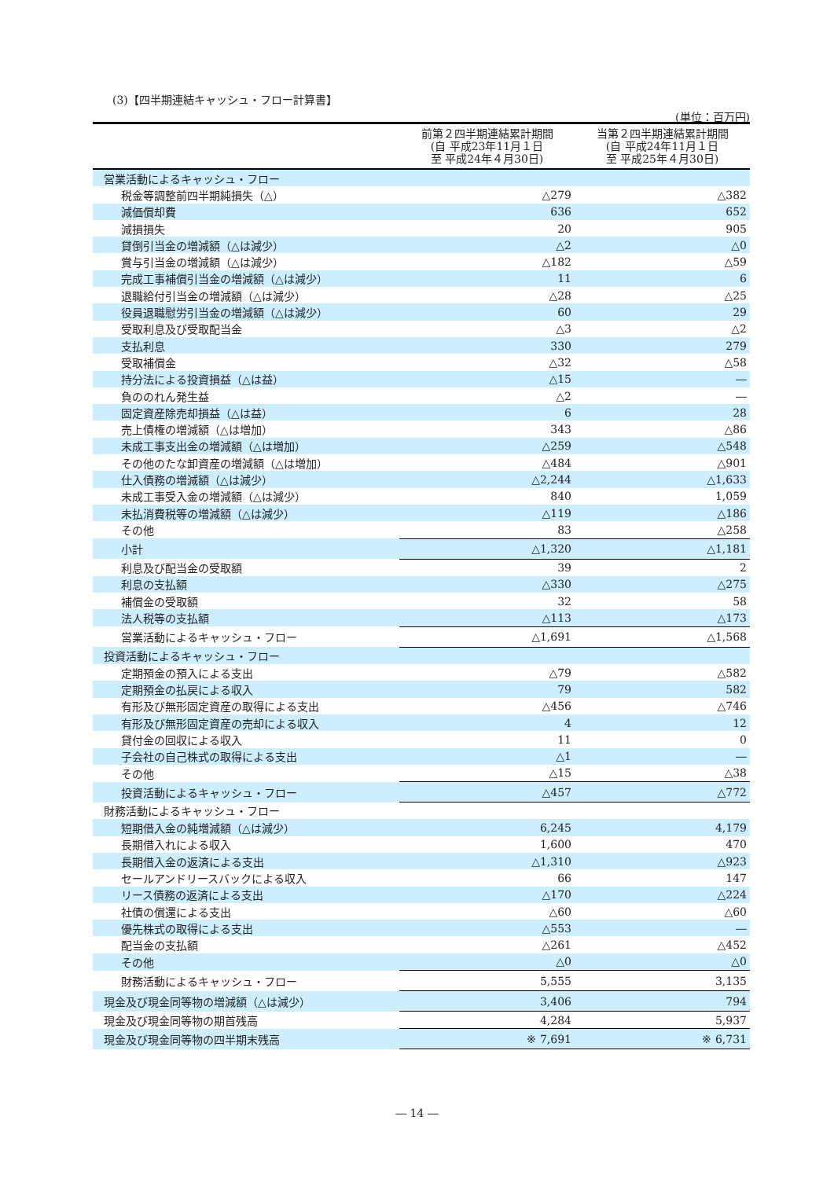(3)【四半期連結キャッシュ・フロー計算書】
(単位：百万円)
| | 前第２四半期連結累計期間 (自 平成23年11月１日 至 平成24年４月30日) | 当第２四半期連結累計期間 (自 平成24年11月１日 至 平成25年４月30日) |
| --- | --- | --- |
| 営業活動によるキャッシュ・フロー | | |
| 税金等調整前四半期純損失（△） | △279 | △382 |
| 減価償却費 | 636 | 652 |
| 減損損失 | 20 | 905 |
| 貸倒引当金の増減額（△は減少） | △2 | △0 |
| 賞与引当金の増減額（△は減少） | △182 | △59 |
| 完成工事補償引当金の増減額（△は減少） | 11 | 6 |
| 退職給付引当金の増減額（△は減少） | △28 | △25 |
| 役員退職慰労引当金の増減額（△は減少） | 60 | 29 |
| 受取利息及び受取配当金 | △3 | △2 |
| 支払利息 | 330 | 279 |
| 受取補償金 | △32 | △58 |
| 持分法による投資損益（△は益） | △15 | ― |
| 負ののれん発生益 | △2 | ― |
| 固定資産除売却損益（△は益） | 6 | 28 |
| 売上債権の増減額（△は増加） | 343 | △86 |
| 未成工事支出金の増減額（△は増加） | △259 | △548 |
| その他のたな卸資産の増減額（△は増加） | △484 | △901 |
| 仕入債務の増減額（△は減少） | △2,244 | △1,633 |
| 未成工事受入金の増減額（△は減少） | 840 | 1,059 |
| 未払消費税等の増減額（△は減少） | △119 | △186 |
| その他 | 83 | △258 |
| 小計 | △1,320 | △1,181 |
| 利息及び配当金の受取額 | 39 | 2 |
| 利息の支払額 | △330 | △275 |
| 補償金の受取額 | 32 | 58 |
| 法人税等の支払額 | △113 | △173 |
| 営業活動によるキャッシュ・フロー | △1,691 | △1,568 |
| 投資活動によるキャッシュ・フロー | | |
| 定期預金の預入による支出 | △79 | △582 |
| 定期預金の払戻による収入 | 79 | 582 |
| 有形及び無形固定資産の取得による支出 | △456 | △746 |
| 有形及び無形固定資産の売却による収入 | 4 | 12 |
| 貸付金の回収による収入 | 11 | 0 |
| 子会社の自己株式の取得による支出 | △1 | ― |
| その他 | △15 | △38 |
| 投資活動によるキャッシュ・フロー | △457 | △772 |
| 財務活動によるキャッシュ・フロー | | |
| 短期借入金の純増減額（△は減少） | 6,245 | 4,179 |
| 長期借入れによる収入 | 1,600 | 470 |
| 長期借入金の返済による支出 | △1,310 | △923 |
| セールアンドリースバックによる収入 | 66 | 147 |
| リース債務の返済による支出 | △170 | △224 |
| 社債の償還による支出 | △60 | △60 |
| 優先株式の取得による支出 | △553 | ― |
| 配当金の支払額 | △261 | △452 |
| その他 | △0 | △0 |
| 財務活動によるキャッシュ・フロー | 5,555 | 3,135 |
| 現金及び現金同等物の増減額（△は減少） | 3,406 | 794 |
| 現金及び現金同等物の期首残高 | 4,284 | 5,937 |
| 現金及び現金同等物の四半期末残高 | ※ 7,691 | ※ 6,731 |
― 14 ―